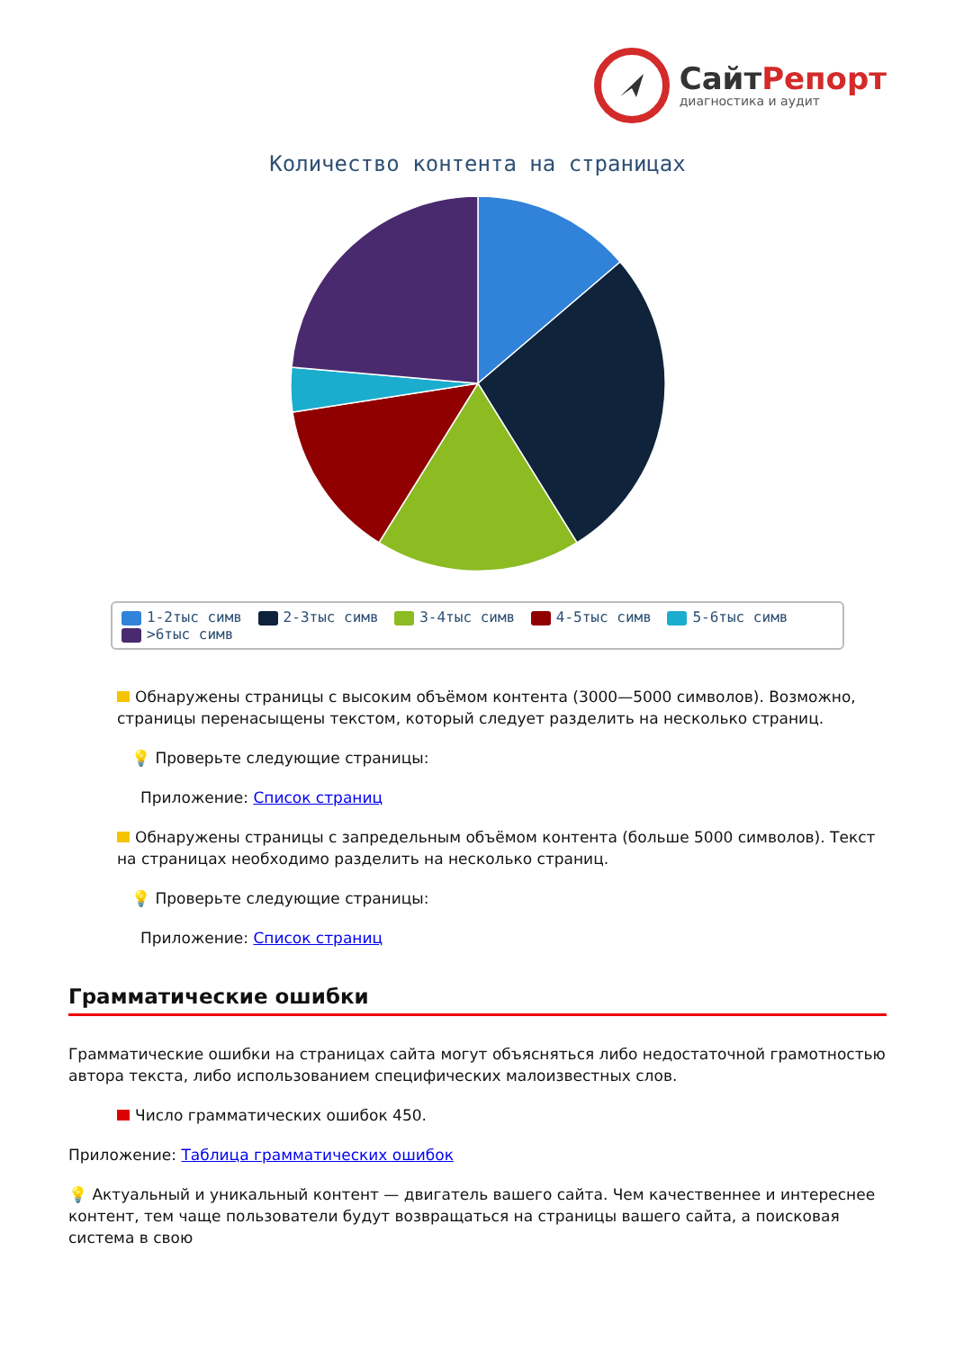СайтРепорт
диагностика и аудит
Количество контента на страницах
1-2тыс симв 2-3тыс симв 3-4тыс симв 4-5тыс симв 5-6тыс симв >6тыс симв
Обнаружены страницы с высоким объёмом контента (3000—5000 символов). Возможно, страницы перенасыщены текстом, который следует разделить на несколько страниц.
💡 Проверьте следующие страницы:
Приложение: Список страниц
Обнаружены страницы с запредельным объёмом контента (больше 5000 символов). Текст на страницах необходимо разделить на несколько страниц.
💡 Проверьте следующие страницы:
Приложение: Список страниц
Грамматические ошибки
Грамматические ошибки на страницах сайта могут объясняться либо недостаточной грамотностью автора текста, либо использованием специфических малоизвестных слов.
Число грамматических ошибок 450.
Приложение: Таблица грамматических ошибок
💡 Актуальный и уникальный контент — двигатель вашего сайта. Чем качественнее и интереснее контент, тем чаще пользователи будут возвращаться на страницы вашего сайта, а поисковая система в свою